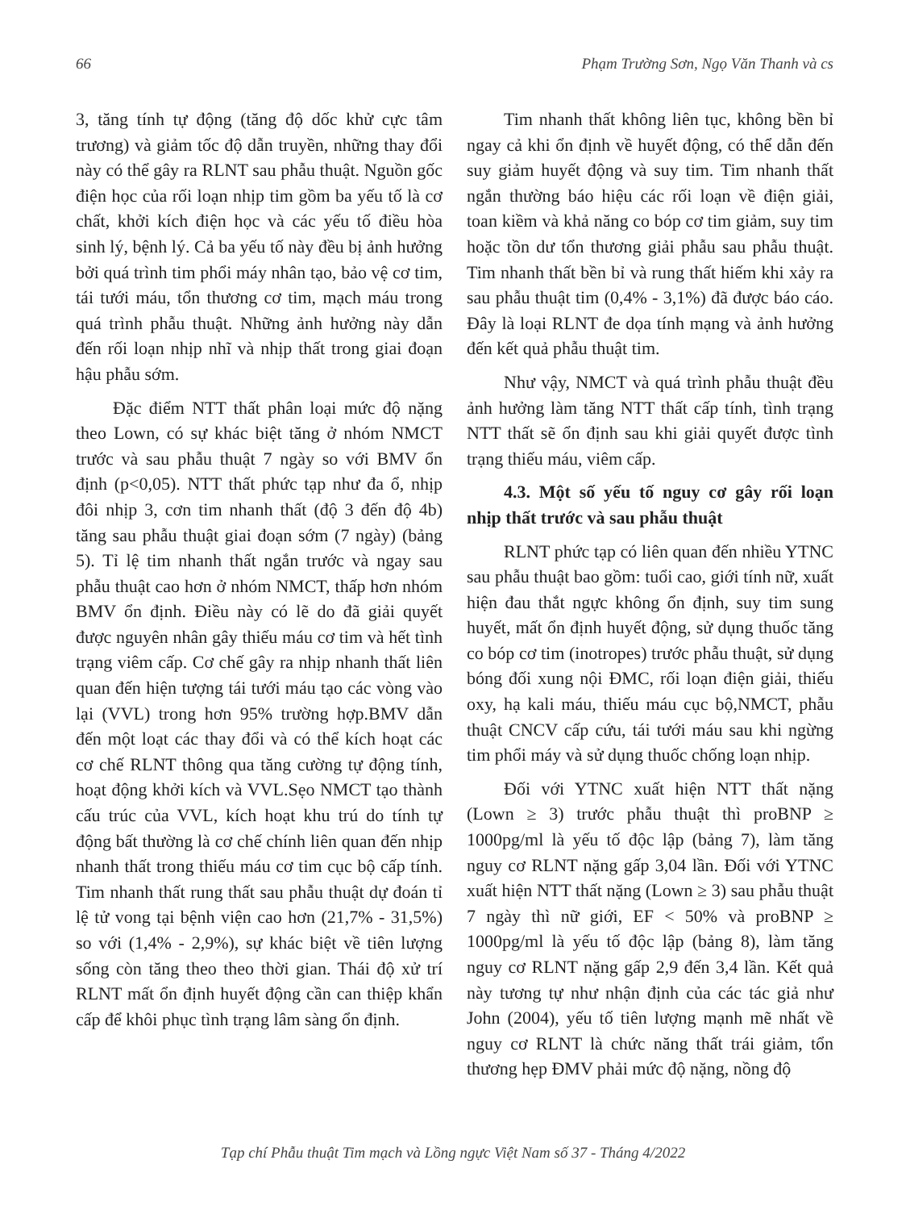66 Phạm Trường Sơn, Ngọ Văn Thanh và cs
3, tăng tính tự động (tăng độ dốc khử cực tâm trương) và giảm tốc độ dẫn truyền, những thay đổi này có thể gây ra RLNT sau phẫu thuật. Nguồn gốc điện học của rối loạn nhịp tim gồm ba yếu tố là cơ chất, khởi kích điện học và các yếu tố điều hòa sinh lý, bệnh lý. Cả ba yếu tố này đều bị ảnh hưởng bởi quá trình tim phổi máy nhân tạo, bảo vệ cơ tim, tái tưới máu, tổn thương cơ tim, mạch máu trong quá trình phẫu thuật. Những ảnh hưởng này dẫn đến rối loạn nhịp nhĩ và nhịp thất trong giai đoạn hậu phẫu sớm.
Đặc điểm NTT thất phân loại mức độ nặng theo Lown, có sự khác biệt tăng ở nhóm NMCT trước và sau phẫu thuật 7 ngày so với BMV ổn định (p<0,05). NTT thất phức tạp như đa ổ, nhịp đôi nhịp 3, cơn tim nhanh thất (độ 3 đến độ 4b) tăng sau phẫu thuật giai đoạn sớm (7 ngày) (bảng 5). Tỉ lệ tim nhanh thất ngắn trước và ngay sau phẫu thuật cao hơn ở nhóm NMCT, thấp hơn nhóm BMV ổn định. Điều này có lẽ do đã giải quyết được nguyên nhân gây thiếu máu cơ tim và hết tình trạng viêm cấp. Cơ chế gây ra nhịp nhanh thất liên quan đến hiện tượng tái tưới máu tạo các vòng vào lại (VVL) trong hơn 95% trường hợp.BMV dẫn đến một loạt các thay đổi và có thể kích hoạt các cơ chế RLNT thông qua tăng cường tự động tính, hoạt động khởi kích và VVL.Sẹo NMCT tạo thành cấu trúc của VVL, kích hoạt khu trú do tính tự động bất thường là cơ chế chính liên quan đến nhịp nhanh thất trong thiếu máu cơ tim cục bộ cấp tính. Tim nhanh thất rung thất sau phẫu thuật dự đoán tỉ lệ tử vong tại bệnh viện cao hơn (21,7% - 31,5%) so với (1,4% - 2,9%), sự khác biệt về tiên lượng sống còn tăng theo theo thời gian. Thái độ xử trí RLNT mất ổn định huyết động cần can thiệp khẩn cấp để khôi phục tình trạng lâm sàng ổn định.
Tim nhanh thất không liên tục, không bền bỉ ngay cả khi ổn định về huyết động, có thể dẫn đến suy giảm huyết động và suy tim. Tim nhanh thất ngắn thường báo hiệu các rối loạn về điện giải, toan kiềm và khả năng co bóp cơ tim giảm, suy tim hoặc tồn dư tổn thương giải phẫu sau phẫu thuật. Tim nhanh thất bền bỉ và rung thất hiếm khi xảy ra sau phẫu thuật tim (0,4% - 3,1%) đã được báo cáo. Đây là loại RLNT đe dọa tính mạng và ảnh hưởng đến kết quả phẫu thuật tim.
Như vậy, NMCT và quá trình phẫu thuật đều ảnh hưởng làm tăng NTT thất cấp tính, tình trạng NTT thất sẽ ổn định sau khi giải quyết được tình trạng thiếu máu, viêm cấp.
4.3. Một số yếu tố nguy cơ gây rối loạn nhịp thất trước và sau phẫu thuật
RLNT phức tạp có liên quan đến nhiều YTNC sau phẫu thuật bao gồm: tuổi cao, giới tính nữ, xuất hiện đau thắt ngực không ổn định, suy tim sung huyết, mất ổn định huyết động, sử dụng thuốc tăng co bóp cơ tim (inotropes) trước phẫu thuật, sử dụng bóng đối xung nội ĐMC, rối loạn điện giải, thiếu oxy, hạ kali máu, thiếu máu cục bộ,NMCT, phẫu thuật CNCV cấp cứu, tái tưới máu sau khi ngừng tim phổi máy và sử dụng thuốc chống loạn nhịp.
Đối với YTNC xuất hiện NTT thất nặng (Lown ≥ 3) trước phẫu thuật thì proBNP ≥ 1000pg/ml là yếu tố độc lập (bảng 7), làm tăng nguy cơ RLNT nặng gấp 3,04 lần. Đối với YTNC xuất hiện NTT thất nặng (Lown ≥ 3) sau phẫu thuật 7 ngày thì nữ giới, EF < 50% và proBNP ≥ 1000pg/ml là yếu tố độc lập (bảng 8), làm tăng nguy cơ RLNT nặng gấp 2,9 đến 3,4 lần. Kết quả này tương tự như nhận định của các tác giả như John (2004), yếu tố tiên lượng mạnh mẽ nhất về nguy cơ RLNT là chức năng thất trái giảm, tổn thương hẹp ĐMV phải mức độ nặng, nồng độ
Tạp chí Phẫu thuật Tim mạch và Lồng ngực Việt Nam số 37 - Tháng 4/2022